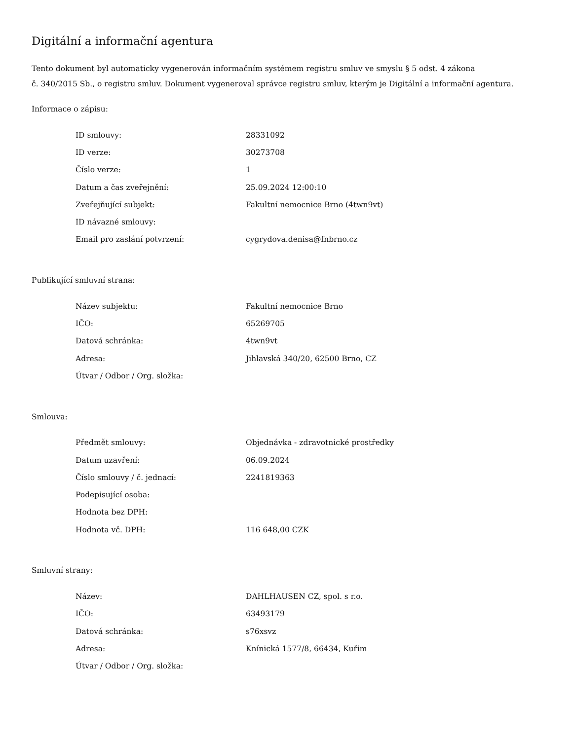Digitální a informační agentura
Tento dokument byl automaticky vygenerován informačním systémem registru smluv ve smyslu § 5 odst. 4 zákona
č. 340/2015 Sb., o registru smluv. Dokument vygeneroval správce registru smluv, kterým je Digitální a informační agentura.
Informace o zápisu:
| ID smlouvy: | 28331092 |
| ID verze: | 30273708 |
| Číslo verze: | 1 |
| Datum a čas zveřejnění: | 25.09.2024 12:00:10 |
| Zveřejňující subjekt: | Fakultní nemocnice Brno (4twn9vt) |
| ID návazné smlouvy: | |
| Email pro zaslání potvrzení: | cygrydova.denisa@fnbrno.cz |
Publikující smluvní strana:
| Název subjektu: | Fakultní nemocnice Brno |
| IČO: | 65269705 |
| Datová schránka: | 4twn9vt |
| Adresa: | Jihlavská 340/20, 62500 Brno, CZ |
| Útvar / Odbor / Org. složka: | |
Smlouva:
| Předmět smlouvy: | Objednávka - zdravotnické prostředky |
| Datum uzavření: | 06.09.2024 |
| Číslo smlouvy / č. jednací: | 2241819363 |
| Podepisující osoba: | |
| Hodnota bez DPH: | |
| Hodnota vč. DPH: | 116 648,00 CZK |
Smluvní strany:
| Název: | DAHLHAUSEN CZ, spol. s r.o. |
| IČO: | 63493179 |
| Datová schránka: | s76xsvz |
| Adresa: | Knínická 1577/8, 66434, Kuřim |
| Útvar / Odbor / Org. složka: | |